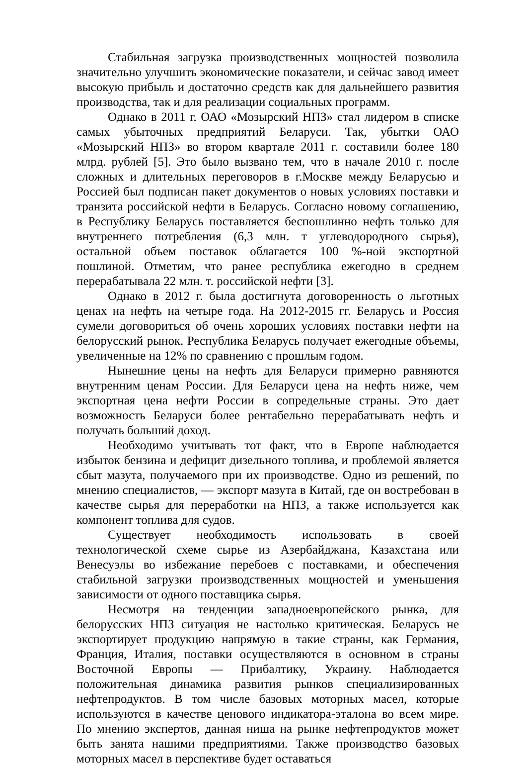Стабильная загрузка производственных мощностей позволила значительно улучшить экономические показатели, и сейчас завод имеет высокую прибыль и достаточно средств как для дальнейшего развития производства, так и для реализации социальных программ.
Однако в 2011 г. ОАО «Мозырский НПЗ» стал лидером в списке самых убыточных предприятий Беларуси. Так, убытки ОАО «Мозырский НПЗ» во втором квартале 2011 г. составили более 180 млрд. рублей [5]. Это было вызвано тем, что в начале 2010 г. после сложных и длительных переговоров в г.Москве между Беларусью и Россией был подписан пакет документов о новых условиях поставки и транзита российской нефти в Беларусь. Согласно новому соглашению, в Республику Беларусь поставляется беспошлинно нефть только для внутреннего потребления (6,3 млн. т углеводородного сырья), остальной объем поставок облагается 100 %-ной экспортной пошлиной. Отметим, что ранее республика ежегодно в среднем перерабатывала 22 млн. т. российской нефти [3].
Однако в 2012 г. была достигнута договоренность о льготных ценах на нефть на четыре года. На 2012-2015 гг. Беларусь и Россия сумели договориться об очень хороших условиях поставки нефти на белорусский рынок. Республика Беларусь получает ежегодные объемы, увеличенные на 12% по сравнению с прошлым годом.
Нынешние цены на нефть для Беларуси примерно равняются внутренним ценам России. Для Беларуси цена на нефть ниже, чем экспортная цена нефти России в сопредельные страны. Это дает возможность Беларуси более рентабельно перерабатывать нефть и получать больший доход.
Необходимо учитывать тот факт, что в Европе наблюдается избыток бензина и дефицит дизельного топлива, и проблемой является сбыт мазута, получаемого при их производстве. Одно из решений, по мнению специалистов, — экспорт мазута в Китай, где он востребован в качестве сырья для переработки на НПЗ, а также используется как компонент топлива для судов.
Существует необходимость использовать в своей технологической схеме сырье из Азербайджана, Казахстана или Венесуэлы во избежание перебоев с поставками, и обеспечения стабильной загрузки производственных мощностей и уменьшения зависимости от одного поставщика сырья.
Несмотря на тенденции западноевропейского рынка, для белорусских НПЗ ситуация не настолько критическая. Беларусь не экспортирует продукцию напрямую в такие страны, как Германия, Франция, Италия, поставки осуществляются в основном в страны Восточной Европы — Прибалтику, Украину. Наблюдается положительная динамика развития рынков специализированных нефтепродуктов. В том числе базовых моторных масел, которые используются в качестве ценового индикатора-эталона во всем мире. По мнению экспертов, данная ниша на рынке нефтепродуктов может быть занята нашими предприятиями. Также производство базовых моторных масел в перспективе будет оставаться